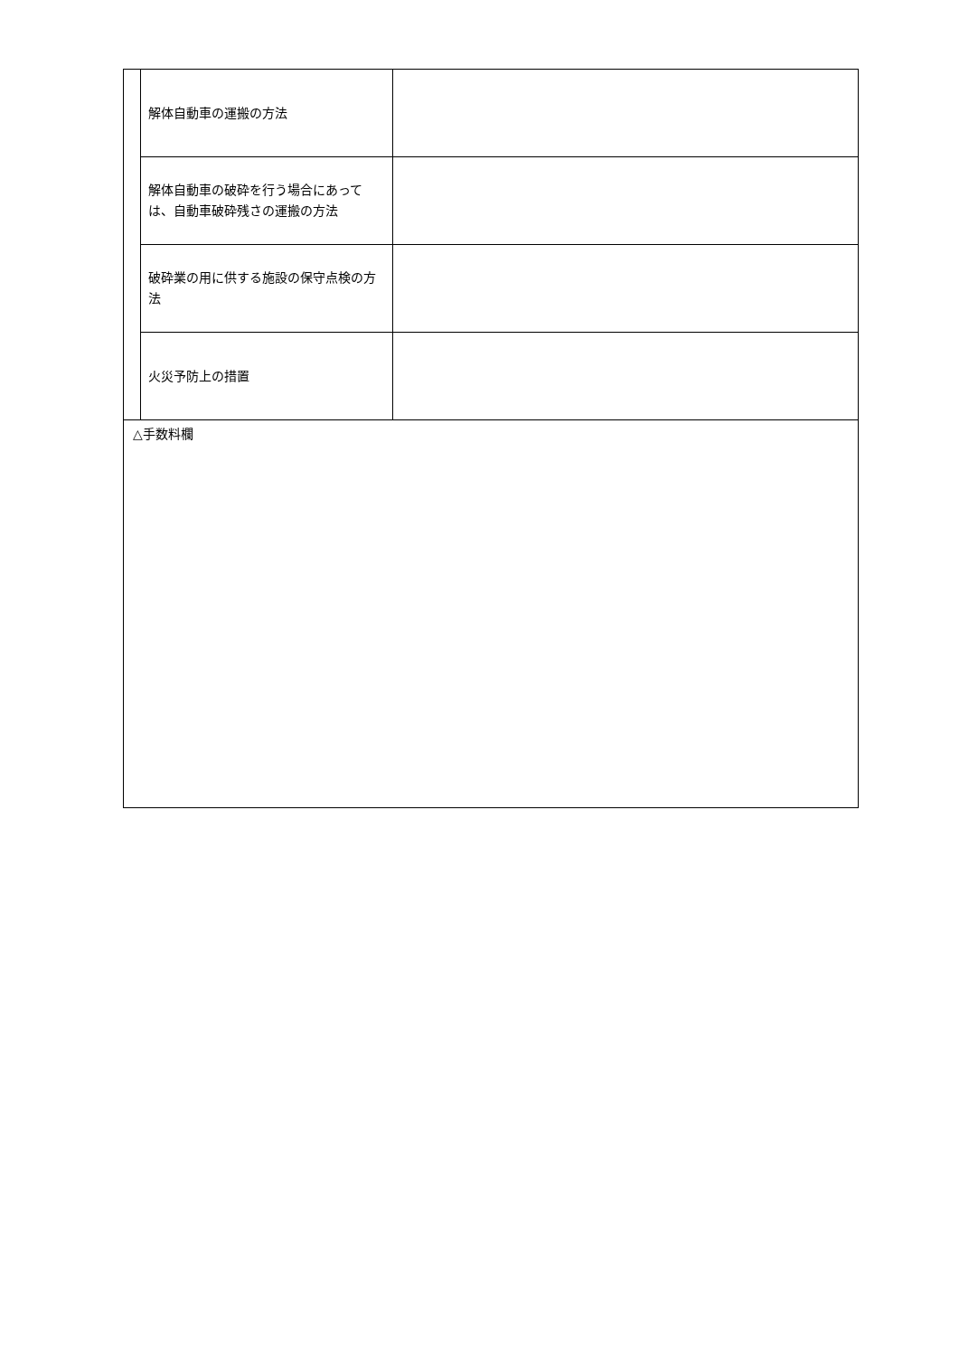| | 解体自動車の運搬の方法 | |
| | 解体自動車の破砕を行う場合にあっては、自動車破砕残さの運搬の方法 | |
| | 破砕業の用に供する施設の保守点検の方法 | |
| | 火災予防上の措置 | |
| △手数料欄 | | |